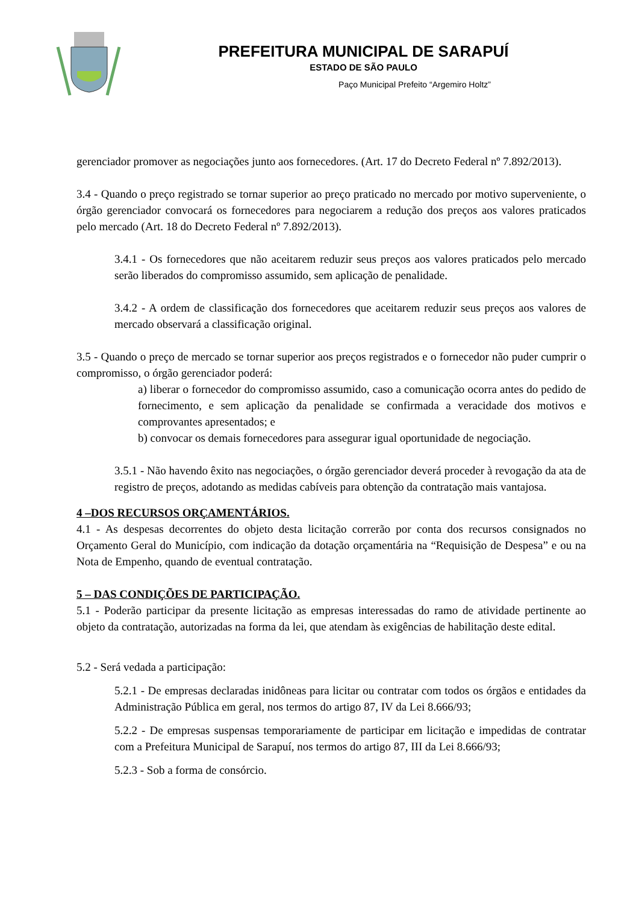PREFEITURA MUNICIPAL DE SARAPUÍ
ESTADO DE SÃO PAULO
Paço Municipal Prefeito “Argemiro Holtz”
gerenciador promover as negociações junto aos fornecedores. (Art. 17 do Decreto Federal nº 7.892/2013).
3.4 - Quando o preço registrado se tornar superior ao preço praticado no mercado por motivo superveniente, o órgão gerenciador convocará os fornecedores para negociarem a redução dos preços aos valores praticados pelo mercado (Art. 18 do Decreto Federal nº 7.892/2013).
3.4.1 - Os fornecedores que não aceitarem reduzir seus preços aos valores praticados pelo mercado serão liberados do compromisso assumido, sem aplicação de penalidade.
3.4.2 - A ordem de classificação dos fornecedores que aceitarem reduzir seus preços aos valores de mercado observará a classificação original.
3.5 - Quando o preço de mercado se tornar superior aos preços registrados e o fornecedor não puder cumprir o compromisso, o órgão gerenciador poderá:
a) liberar o fornecedor do compromisso assumido, caso a comunicação ocorra antes do pedido de fornecimento, e sem aplicação da penalidade se confirmada a veracidade dos motivos e comprovantes apresentados; e
b) convocar os demais fornecedores para assegurar igual oportunidade de negociação.
3.5.1 - Não havendo êxito nas negociações, o órgão gerenciador deverá proceder à revogação da ata de registro de preços, adotando as medidas cabíveis para obtenção da contratação mais vantajosa.
4 –DOS RECURSOS ORÇAMENTÁRIOS.
4.1 - As despesas decorrentes do objeto desta licitação correrão por conta dos recursos consignados no Orçamento Geral do Município, com indicação da dotação orçamentária na “Requisição de Despesa” e ou na Nota de Empenho, quando de eventual contratação.
5 – DAS CONDIÇÕES DE PARTICIPAÇÃO.
5.1 - Poderão participar da presente licitação as empresas interessadas do ramo de atividade pertinente ao objeto da contratação, autorizadas na forma da lei, que atendam às exigências de habilitação deste edital.
5.2 - Será vedada a participação:
5.2.1 - De empresas declaradas inidôneas para licitar ou contratar com todos os órgãos e entidades da Administração Pública em geral, nos termos do artigo 87, IV da Lei 8.666/93;
5.2.2 - De empresas suspensas temporariamente de participar em licitação e impedidas de contratar com a Prefeitura Municipal de Sarapuí, nos termos do artigo 87, III da Lei 8.666/93;
5.2.3 - Sob a forma de consórcio.